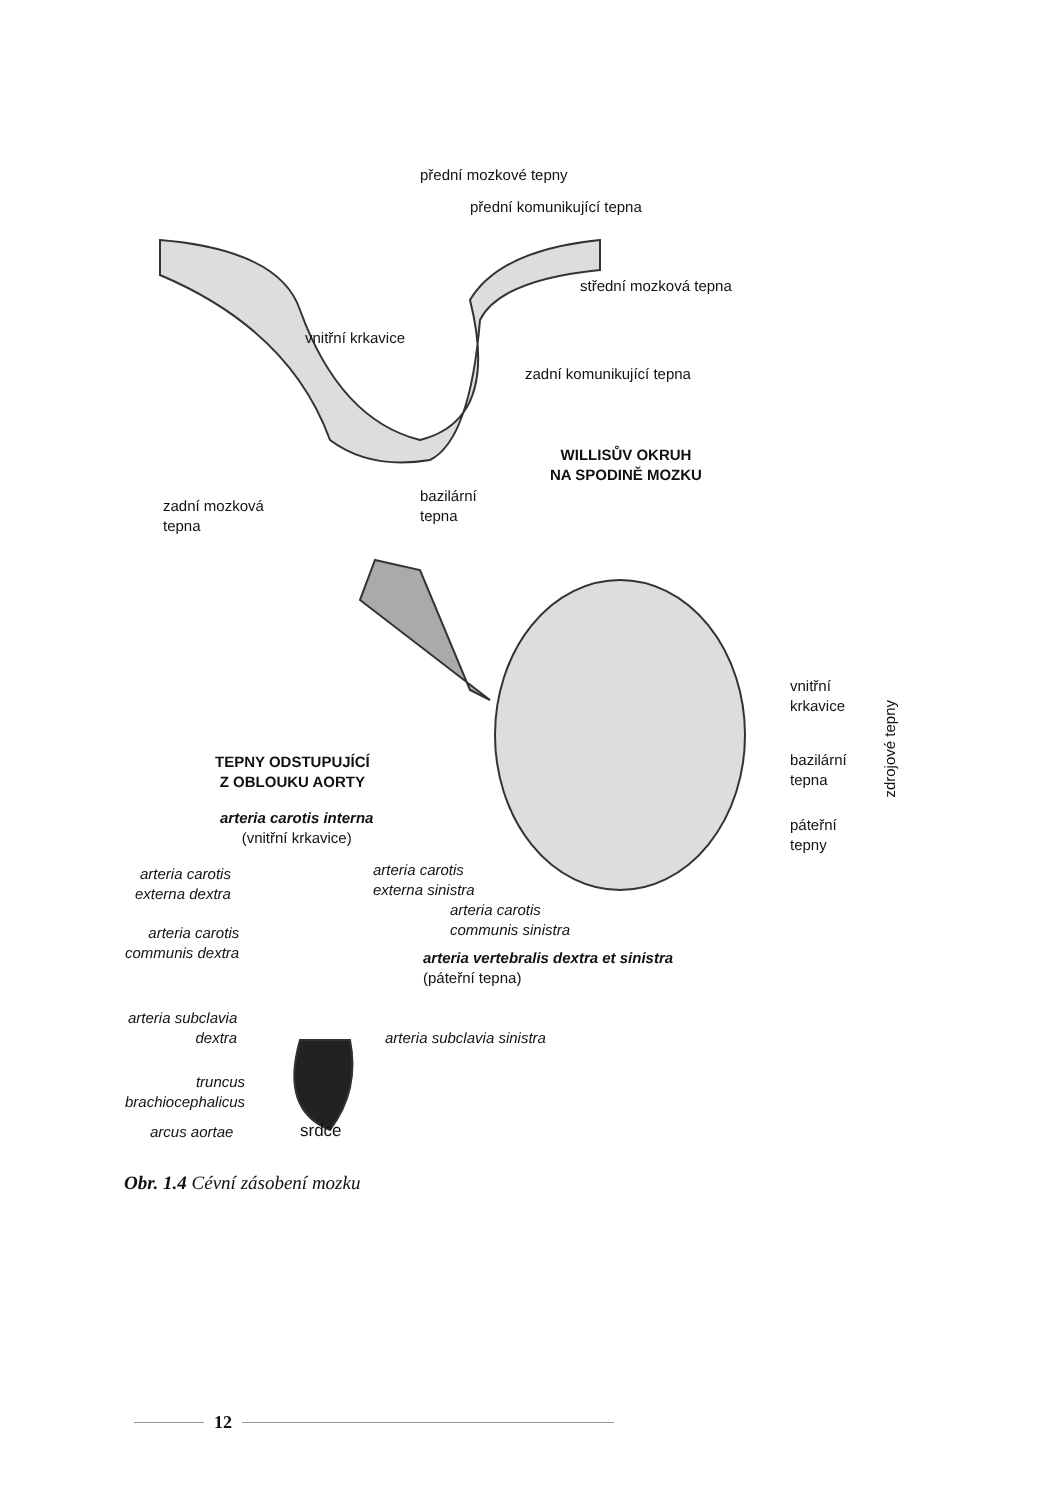přední mozkové tepny
přední komunikující tepna
střední mozková tepna
vnitřní krkavice
zadní komunikující tepna
WILLISŮV OKRUH
NA SPODINĚ MOZKU
zadní mozková
tepna
bazilární
tepna
vnitřní
krkavice
bazilární
tepna
páteřní
tepny
zdrojové tepny
TEPNY ODSTUPUJÍCÍ
Z OBLOUKU AORTY
arteria carotis interna
(vnitřní krkavice)
arteria carotis
externa dextra
arteria carotis
externa sinistra
arteria carotis
communis sinistra
arteria carotis
communis dextra
arteria vertebralis dextra et sinistra
(páteřní tepna)
arteria subclavia
dextra
arteria subclavia sinistra
truncus
brachiocephalicus
arcus aortae srdce
Obr. 1.4 Cévní zásobení mozku
12